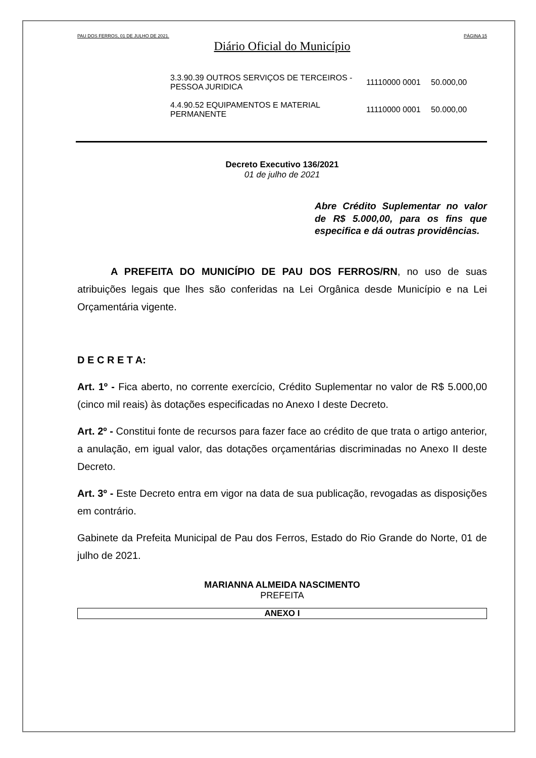PAU DOS FERROS, 01 DE JULHO DE 2021. PÁGINA 15
Diário Oficial do Município
| 3.3.90.39 OUTROS SERVIÇOS DE TERCEIROS - PESSOA JURIDICA | 11110000 0001 | 50.000,00 |
| 4.4.90.52 EQUIPAMENTOS E MATERIAL PERMANENTE | 11110000 0001 | 50.000,00 |
Decreto Executivo 136/2021
01 de julho de 2021
Abre Crédito Suplementar no valor de R$ 5.000,00, para os fins que especifica e dá outras providências.
A PREFEITA DO MUNICÍPIO DE PAU DOS FERROS/RN, no uso de suas atribuições legais que lhes são conferidas na Lei Orgânica desde Município e na Lei Orçamentária vigente.
D E C R E T A:
Art. 1º - Fica aberto, no corrente exercício, Crédito Suplementar no valor de R$ 5.000,00 (cinco mil reais) às dotações especificadas no Anexo I deste Decreto.
Art. 2º - Constitui fonte de recursos para fazer face ao crédito de que trata o artigo anterior, a anulação, em igual valor, das dotações orçamentárias discriminadas no Anexo II deste Decreto.
Art. 3º - Este Decreto entra em vigor na data de sua publicação, revogadas as disposições em contrário.
Gabinete da Prefeita Municipal de Pau dos Ferros, Estado do Rio Grande do Norte, 01 de julho de 2021.
MARIANNA ALMEIDA NASCIMENTO
PREFEITA
ANEXO I